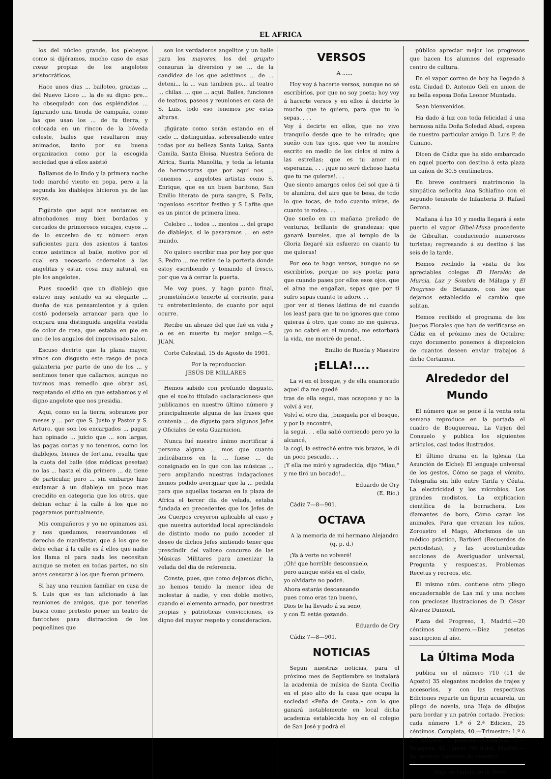EL AFRICA
los del núcleo grande, los plebeyos como si dijéramos, mucho caso de esas cosas propias de los angelotes aristocráticos.
Hace unos dias ... bailoteo, gracias ... del Nuevo Liceo ... la de su digno pre... ha obsequiado con dos espléndidos ... figurando una tienda de campaña, como las que usan los ... de tu tierra, y colocada en un rincon de la bóveda celeste, bailes que resultaron muy animados, tanto por su buena organizacion como por la escogida sociedad que á ellos asistió
Bailamos de lo lindo y la primera noche todo marchó viento en popa, pero a la segunda los diablejos hicieron ya de las suyas.
Figúrate que aquí nos sentamos en almohadones muy bien bordados y cercados de primorosos encajes, cuyos ... de lo excesivo de su número eran suficientes para dos asientos á tantos como asistimos al baile, motivo por el cual era necesario cederselos á las angelitas y estar, cosa muy natural, en pie los angelotes.
Pues sucedió que un diablejo que estuvo muy sentado en su elegante ... dueña de sus pensamientos y á quien costó podersela arrancar para que lo ocupara una distinguida angelita vestida de color de rosa, que estaba en pie en uno de los angulos del improvisado salon.
Escuso decirte que la plana mayor, vimos con disgusto este rasgo de poca galanteria por parte de uno de los ... y sentimos tener que callarnos, aunque no tuvimos mas remedio que obrar asi, respetando el sitio en que estabamos y el digno angelote que nos presidia.
Aqui, como en la tierra, sobramos por meses y ... por que S. Justo y Pastor y S. Arturo, que son los encargados ... pagar, han opinado ... juicio que ... son largas, las pagas cortas y no tenemos, como los diablejos, bienes de fortuna, resulta que la cuota del baile (dos módicas pesetas) no las ... hasta el dia primero ... da tiene de particular, pero ... sin embargo hizo exclamar á un diablejo un poco mas crecidito en categoria que los otros, que debian echar á la calle á los que no pagaramos puntualmente.
Mis compañeros y yo no opinamos asi, y nos quedamos, reservandonos el derecho de manifestar, que á los que se debe echar á la calle es á ellos que nadie los llama ni para nada les necesitan aunque se meten en todas partes, no sin antes censurar á los que fueron primero.
Si hay una reunion familiar en casa de S. Luis que es tan aficionado á las reuniones de amigos, que por tenerlas busca como pretesto poner un teatro de fantoches para distraccion de los pequeñines que
son los verdaderos angelitos y un baile para los mayores, los del grupito censuran la diversion y se ... de la candidez de los que asistimos ... de ... deteni... la ... van tambien po... al teatro ... chilas. ... que ... aqui. Bailes, funciones de teatros, paseos y reuniones en casa de S. Luis, todo eso tenemos por estas alturas.
¡figúrate como serán estando en el cielo ... distinguidas, sobresaliendo entre todas por su belleza Santa Luisa, Santa Camila, Santa Eloisa, Nuestra Señora de Africa, Santa Manolita, y toda la letania de hermosuras que por aquí nos ... tenemos ... angelotes artistas como S. Enrique, que es un buen baritono, San Emilio literato de pura sangre, S. Felix, ingenioso escritor festivo y S Lafite que es un pintor de primera linea.
Celebro ... todos ... mentos ... del grupo de diablejos, si le pasaramos ... en este mundo.
No quiero escribir mas por hoy por que S. Pedro ... me retire de la porteria donde estoy escribiendo y tomando el fresco, por que va á cerrar la puerta.
Me voy pues, y hago punto final, prometiéndote tenerte al corriente, para tu entretenimiento, de cuanto por aquí ocurre.
Recibe un abrazo del que fué en vida y lo es en muerte tu mejor amigo.—S. JUAN.
Corte Celestial, 15 de Agosto de 1901.
Por la reproduccion
JESÚS DE MILLARES
Hemos sabido con profundo disgusto, que el suelto titulado «aclaraciones» que publicamos en nuestro último número y principalmente alguna de las frases que contenía ... de digusto para algunos Jefes y Oficiales de esta Guarnicion.
Nunca fué nuestro ánimo mortificar á persona alguna ... mos que cuanto indicábamos en la ... fuese ... de consignado en lo que con las músicas ... pero ampliando nuestras indagaciones hemos podido averiguar que la ... pedida para que aquellas tocaran en la plaza de Africa el tercer dia de velada, estaba fundada en precedentes que los Jefes de los Cuerpos creyeron aplicable al caso y que nuestra autoridad local apreciándolo de distinto modo no pudo acceder al deseo de dichos Jefes sintiendo tener que prescindir del valioso concurso de las Músicas Militares para amenizar la velada del dia de referencia.
Conste, pues, que como dejamos dicho, no hemos tenido la menor idea de molestar á nadie, y con doble motivo, cuando el elemento armado, por nuestras propias y patrioticas convicciones, es digno del mayor respeto y consideracion.
VERSOS
A ......
Hoy voy á hacerte versos, aunque no sé escribirlos, por que no soy poeta; hoy voy á hacerte versos y en ellos á decirte lo mucho que te quiero, para que tu lo sepas. . . .
Voy á decirte en ellos, que no vivo tranquilo desde que te he mirado; que sueño con tus ojos, que veo tu nombre escrito en medio de los cielos si miro á las estrellas; que es tu amor mi esperanza, . . . ¡que no seré dichoso hasta que tu me quieras!. . .
Que siento amargos celos del sol que á ti te alumbra, del aire que te besa, de todo lo que tocas, de todo cuanto miras, de cuanto te rodea. . .
Que sueño en un mañana preñado de venturas, brillante de grandezas; que ganaré laureles, que al templo de la Gloria llegaré sin esfuerzo en cuanto tu me quieras!
Por eso te hago versos, aunque no se escribirlos, porque no soy poeta; para que cuando pases por ellos esos ojos, que el alma me engañan, sepas que por ti sufro sepas cuanto te adoro. . .
¡por ver si tienes lástima de mi cuando los leas! para que tu no ignores que como quieras á otro, que como no me quieras, ¡yo no cabré en el mundo, me estorbará la vida, me moriré de pena!. .
Emilio de Rueda y Maestro
¡ELLA!....
La vi en el bosque, y de ella enamorado aquel dia me quedé
tras de ella seguí, mas ocsoposo y no la volví á ver.
Volví el otro dia, ¡busquela por el bosque, y por la encontré,
la seguí. . . ella salió corriendo pero yo la alcancé,
la cogí, la estreché entre mis brazos, le dí un poco pescado. . .
¡Y ella me miró y agradecida, dijo "Miau," y me tiró un bocado!...
Eduardo de Ory
(E. Rio.)
Cádiz 7—8—901.
OCTAVA
A la memoria de mi hermano Alejandro (q. p. d.)
¡Ya á verte no volveré!
¡Oh! que horrible desconsuelo,
pero aunque estés en el cielo,
yo olvidarte no podré.
Ahora estarás descansando
pues como eras tan bueno,
Dios te ha llevado á su seno,
y con Él estás gozando.
Eduardo de Ory
Cádiz 7—8—901.
NOTICIAS
Segun nuestras noticias, para el próximo mes de Septiembre se instalará la academia de música de Santa Cecilia en el piso alto de la casa que ocupa la sociedad «Peña de Ceuta,» con lo que ganará notablemente en local dicha academia establecida hoy en el colegio de San José y podrá el
público apreciar mejor los progresos que hacen los alumnos del expresado centro de cultura.
En el vapor correo de hoy ha llegado á esta Ciudad D. Antonio Geli en union de su bella esposa Doña Leonor Muntada.
Sean bienvenidos.
Ha dado á luz con toda felicidad á una hermosa niña Doña Soledad Abad, esposa de nuestro particular amigo D. Luis P. de Camino.
Dicen de Cádiz que ha sido embarcado en aquel puerto con destino á esta plaza un cañon de 30,5 centímetros.
En breve contraerá matrimonio la simpática señorita Ana Schiafino con el segundo teniente de Infanteria D. Rafael Gerona.
Mañana á las 10 y media llegará á este puerto el vapor Gibel-Musa procedente de Gibraltar, conduciendo numerosos turistas; regresando á su destino á las seis de la tarde.
Hemos recibido la visita de los apreciables colegas El Heraldo de Murcia, Luz y Sombra de Málaga y El Progreso de Betanzos, con los que dejamos establecido el cambio que solitan.
Hemos recibido el programa de los Juegos Florales que han de verificarse en Cádiz en el próximo mes de Octubre; cuyo documento ponemos á disposicion de cuantos deseen enviar trabajos á dicho Certamen.
Alrededor del Mundo
El número que se pone á la venta esta semana reproduce en la portada el cuadro de Bouguereau, La Virjen del Consuelo y publica los siguientes articulos, casi todos ilustrados.
El último drama en la Iglesia (La Asunción de Elche): El lenguaje universal de los gestos. Cómo se paga el vómito, Telegrafia sin hilo entre Tarifa y Céuta. La electricidad y los microbios, Los grandes modistos, La explicacion científica de la borrachera, Los diamantes de boro, Cómo cazan los animales, Para que crezcan los niños, Zoroastro el Mago, Aforismos de un médico práctico, Barbieri (Recuerdos de periodistas), y las acostumbradas secciones de Averiguador universal, Pregunta y respuestas, Problemas Recetas y recreos, etc.
El mismo núm. contiene otro pliego encuadernable de Las mil y una noches con preciosas ilustraciones de D. César Alvarez Dumont.
Plaza del Progreso, 1, Madrid.—20 céntimos número.—Diez pesetas suscripcion al año.
La Última Moda
publica en el número 710 (11 de Agosto) 35 elegantes modelos de trajes y accesorios, y con las respectivas Ediciones reparte un figurin acuarela, un pliego de novela, una Hoja de dibujos para bordar y un patrón cortado. Precios: cada número 1.ª ó 2.ª Edicion, 25 céntimos. Completa, 40.—Trimestre: 1.ª ó 2.ª Edicion, 3 pesetas.—Completa, 5.—Velaquez, 42, (antes 56) hotel, Madrid.—Se remiten números de muestra
Imp: de Garcia de la Torre